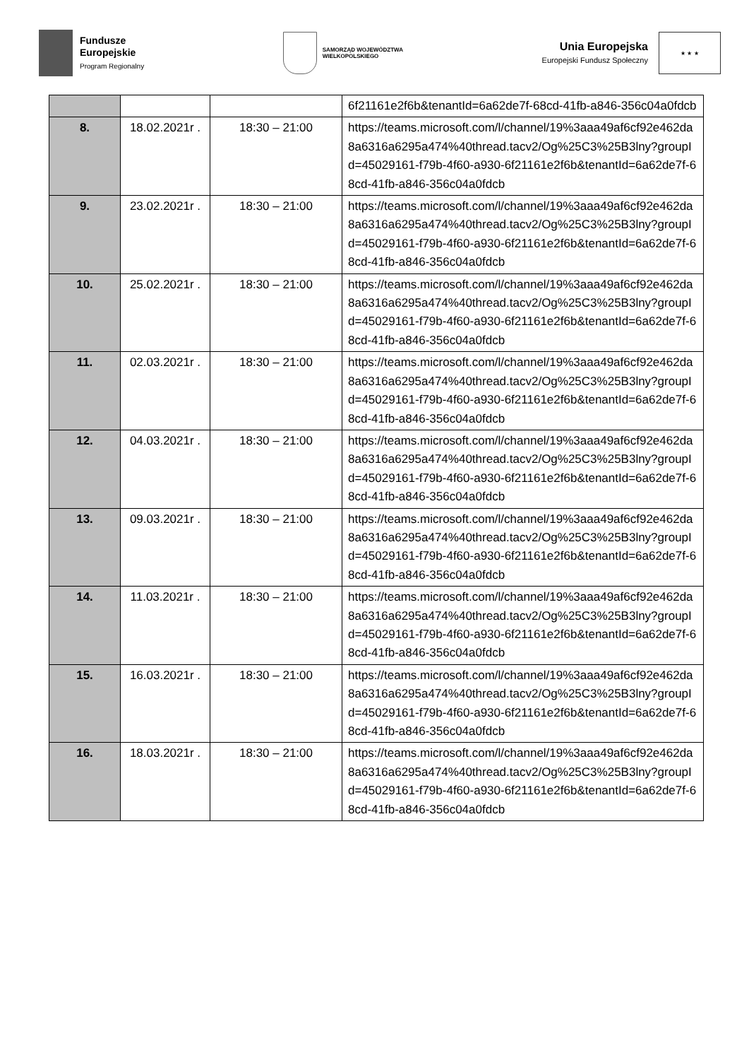Fundusze
Europejskie
Program Regionalny
SAMORZĄD WOJEWÓDZTWA
WIELKOPOLSKIEGO
Unia Europejska
Europejski Fundusz Społeczny
★ ★ ★
| | | | 6f21161e2f6b&tenantId=6a62de7f-68cd-41fb-a846-356c04a0fdcb |
| 8. | 18.02.2021r . | 18:30 – 21:00 | https://teams.microsoft.com/l/channel/19%3aaa49af6cf92e462da8a6316a6295a474%40thread.tacv2/Og%25C3%25B3lny?groupId=45029161-f79b-4f60-a930-6f21161e2f6b&tenantId=6a62de7f-68cd-41fb-a846-356c04a0fdcb |
| 9. | 23.02.2021r . | 18:30 – 21:00 | https://teams.microsoft.com/l/channel/19%3aaa49af6cf92e462da8a6316a6295a474%40thread.tacv2/Og%25C3%25B3lny?groupId=45029161-f79b-4f60-a930-6f21161e2f6b&tenantId=6a62de7f-68cd-41fb-a846-356c04a0fdcb |
| 10. | 25.02.2021r . | 18:30 – 21:00 | https://teams.microsoft.com/l/channel/19%3aaa49af6cf92e462da8a6316a6295a474%40thread.tacv2/Og%25C3%25B3lny?groupId=45029161-f79b-4f60-a930-6f21161e2f6b&tenantId=6a62de7f-68cd-41fb-a846-356c04a0fdcb |
| 11. | 02.03.2021r . | 18:30 – 21:00 | https://teams.microsoft.com/l/channel/19%3aaa49af6cf92e462da8a6316a6295a474%40thread.tacv2/Og%25C3%25B3lny?groupId=45029161-f79b-4f60-a930-6f21161e2f6b&tenantId=6a62de7f-68cd-41fb-a846-356c04a0fdcb |
| 12. | 04.03.2021r . | 18:30 – 21:00 | https://teams.microsoft.com/l/channel/19%3aaa49af6cf92e462da8a6316a6295a474%40thread.tacv2/Og%25C3%25B3lny?groupId=45029161-f79b-4f60-a930-6f21161e2f6b&tenantId=6a62de7f-68cd-41fb-a846-356c04a0fdcb |
| 13. | 09.03.2021r . | 18:30 – 21:00 | https://teams.microsoft.com/l/channel/19%3aaa49af6cf92e462da8a6316a6295a474%40thread.tacv2/Og%25C3%25B3lny?groupId=45029161-f79b-4f60-a930-6f21161e2f6b&tenantId=6a62de7f-68cd-41fb-a846-356c04a0fdcb |
| 14. | 11.03.2021r . | 18:30 – 21:00 | https://teams.microsoft.com/l/channel/19%3aaa49af6cf92e462da8a6316a6295a474%40thread.tacv2/Og%25C3%25B3lny?groupId=45029161-f79b-4f60-a930-6f21161e2f6b&tenantId=6a62de7f-68cd-41fb-a846-356c04a0fdcb |
| 15. | 16.03.2021r . | 18:30 – 21:00 | https://teams.microsoft.com/l/channel/19%3aaa49af6cf92e462da8a6316a6295a474%40thread.tacv2/Og%25C3%25B3lny?groupId=45029161-f79b-4f60-a930-6f21161e2f6b&tenantId=6a62de7f-68cd-41fb-a846-356c04a0fdcb |
| 16. | 18.03.2021r . | 18:30 – 21:00 | https://teams.microsoft.com/l/channel/19%3aaa49af6cf92e462da8a6316a6295a474%40thread.tacv2/Og%25C3%25B3lny?groupId=45029161-f79b-4f60-a930-6f21161e2f6b&tenantId=6a62de7f-68cd-41fb-a846-356c04a0fdcb |